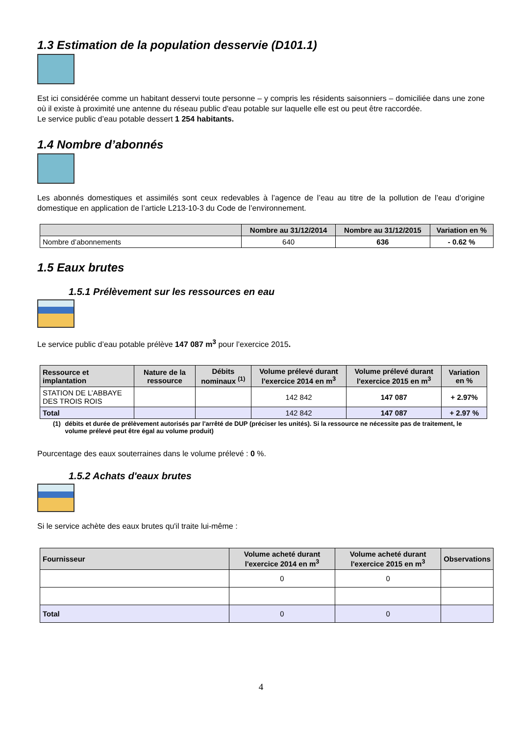1.3 Estimation de la population desservie (D101.1)
Est ici considérée comme un habitant desservi toute personne – y compris les résidents saisonniers – domiciliée dans une zone où il existe à proximité une antenne du réseau public d'eau potable sur laquelle elle est ou peut être raccordée.
Le service public d’eau potable dessert 1 254 habitants.
1.4 Nombre d’abonnés
Les abonnés domestiques et assimilés sont ceux redevables à l’agence de l’eau au titre de la pollution de l’eau d’origine domestique en application de l’article L213-10-3 du Code de l’environnement.
| | Nombre au 31/12/2014 | Nombre au 31/12/2015 | Variation en % |
| --- | --- | --- | --- |
| Nombre d’abonnements | 640 | 636 | - 0.62 % |
1.5 Eaux brutes
1.5.1 Prélèvement sur les ressources en eau
Le service public d’eau potable prélève 147 087 m<sup>3</sup> pour l’exercice 2015.
| Ressource et implantation | Nature de la ressource | Débits nominaux <sup>(1)</sup> | Volume prélevé durant l'exercice 2014 en m<sup>3</sup> | Volume prélevé durant l'exercice 2015 en m<sup>3</sup> | Variation en % |
| --- | --- | --- | --- | --- | --- |
| STATION DE L’ABBAYE DES TROIS ROIS | | | 142 842 | 147 087 | + 2.97% |
| Total | | | 142 842 | 147 087 | + 2.97 % |
(1) débits et durée de prélèvement autorisés par l'arrêté de DUP (préciser les unités). Si la ressource ne nécessite pas de traitement, le volume prélevé peut être égal au volume produit)
Pourcentage des eaux souterraines dans le volume prélevé : 0 %.
1.5.2 Achats d'eaux brutes
Si le service achète des eaux brutes qu'il traite lui-même :
| Fournisseur | Volume acheté durant l'exercice 2014 en m<sup>3</sup> | Volume acheté durant l'exercice 2015 en m<sup>3</sup> | Observations |
| --- | --- | --- | --- |
| | 0 | 0 | |
| Total | 0 | 0 | |
4